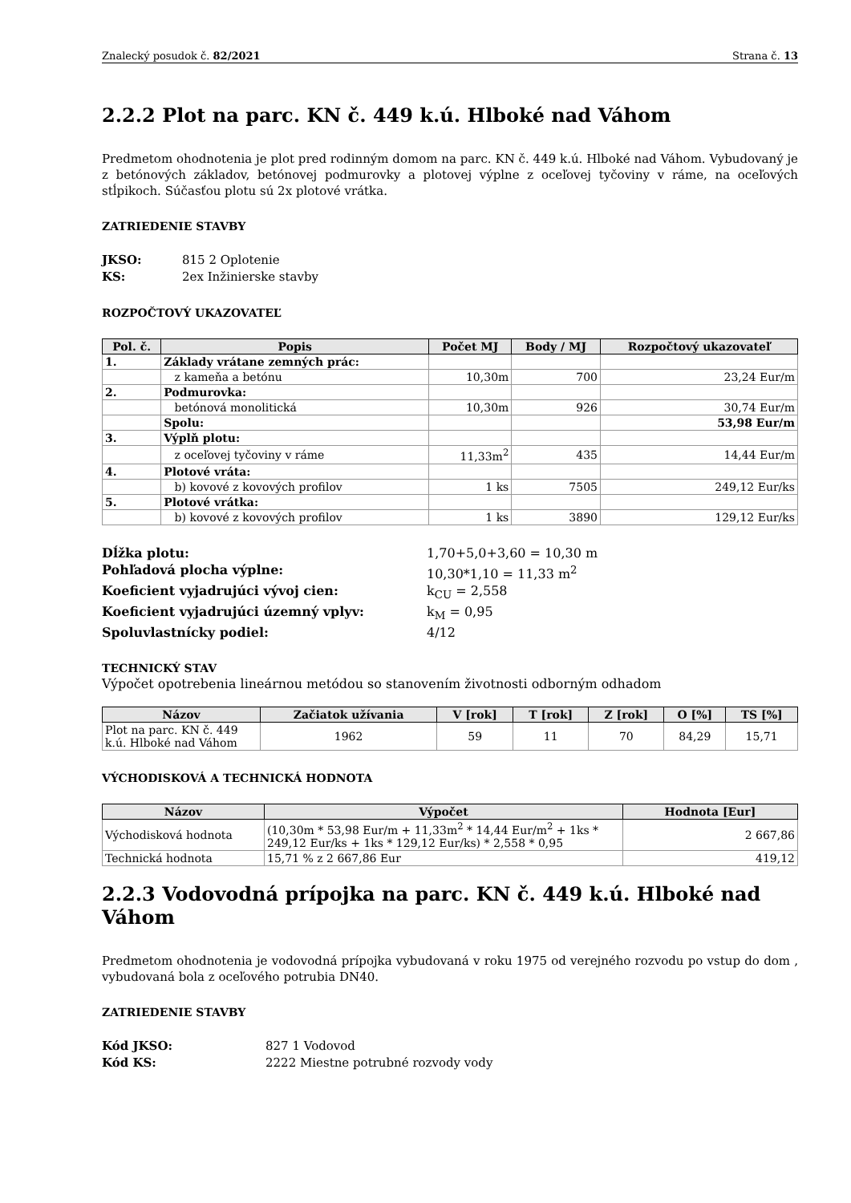Znalecký posudok č. 82/2021 Strana č. 13
2.2.2 Plot na parc. KN č. 449 k.ú. Hlboké nad Váhom
Predmetom ohodnotenia je plot pred rodinným domom na parc. KN č. 449 k.ú. Hlboké nad Váhom. Vybudovaný je z betónových základov, betónovej podmurovky a plotovej výplne z oceľovej tyčoviny v ráme, na oceľových stĺpikoch. Súčasťou plotu sú 2x plotové vrátka.
ZATRIEDENIE STAVBY
JKSO: 815 2 Oplotenie KS: 2ex Inžinierske stavby
ROZPOČTOVÝ UKAZOVATEĽ
| Pol. č. | Popis | Počet MJ | Body / MJ | Rozpočtový ukazovateľ |
| --- | --- | --- | --- | --- |
| 1. | Základy vrátane zemných prác: | | | |
| | z kameňa a betónu | 10,30m | 700 | 23,24 Eur/m |
| 2. | Podmurovka: | | | |
| | betónová monolitická | 10,30m | 926 | 30,74 Eur/m |
| | Spolu: | | | 53,98 Eur/m |
| 3. | Výplň plotu: | | | |
| | z oceľovej tyčoviny v ráme | 11,33m<sup>2</sup> | 435 | 14,44 Eur/m |
| 4. | Plotové vráta: | | | |
| | b) kovové z kovových profilov | 1 ks | 7505 | 249,12 Eur/ks |
| 5. | Plotové vrátka: | | | |
| | b) kovové z kovových profilov | 1 ks | 3890 | 129,12 Eur/ks |
Dĺžka plotu: 1,70+5,0+3,60 = 10,30 m Pohľadová plocha výplne: 10,30*1,10 = 11,33 m<sup>2</sup> Koeficient vyjadrujúci vývoj cien: k<sub>CU</sub> = 2,558 Koeficient vyjadrujúci územný vplyv: k<sub>M</sub> = 0,95 Spoluvlastnícky podiel: 4/12
TECHNICKÝ STAV
Výpočet opotrebenia lineárnou metódou so stanovením životnosti odborným odhadom
| Názov | Začiatok užívania | V [rok] | T [rok] | Z [rok] | O [%] | TS [%] |
| --- | --- | --- | --- | --- | --- | --- |
| Plot na parc. KN č. 449 k.ú. Hlboké nad Váhom | 1962 | 59 | 11 | 70 | 84,29 | 15,71 |
VÝCHODISKOVÁ A TECHNICKÁ HODNOTA
| Názov | Výpočet | Hodnota [Eur] |
| --- | --- | --- |
| Východisková hodnota | (10,30m * 53,98 Eur/m + 11,33m<sup>2</sup> * 14,44 Eur/m<sup>2</sup> + 1ks * 249,12 Eur/ks + 1ks * 129,12 Eur/ks) * 2,558 * 0,95 | 2 667,86 |
| Technická hodnota | 15,71 % z 2 667,86 Eur | 419,12 |
2.2.3 Vodovodná prípojka na parc. KN č. 449 k.ú. Hlboké nad Váhom
Predmetom ohodnotenia je vodovodná prípojka vybudovaná v roku 1975 od verejného rozvodu po vstup do dom , vybudovaná bola z oceľového potrubia DN40.
ZATRIEDENIE STAVBY
Kód JKSO: 827 1 Vodovod Kód KS: 2222 Miestne potrubné rozvody vody